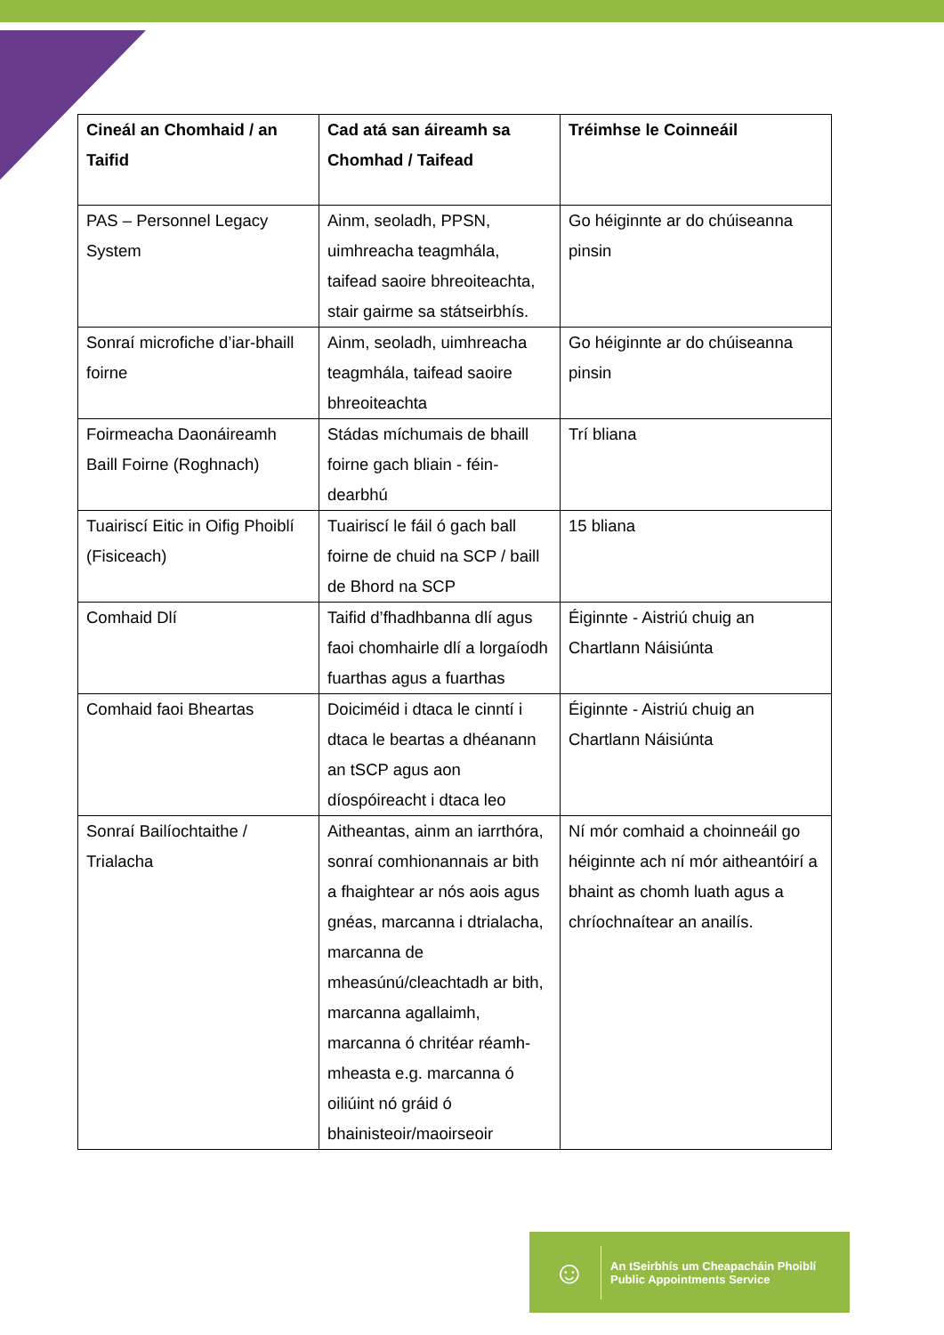| Cineál an Chomhaid / an Taifid | Cad atá san áireamh sa Chomhad / Taifead | Tréimhse le Coinneáil |
| --- | --- | --- |
| PAS – Personnel Legacy System | Ainm, seoladh, PPSN, uimhreacha teagmhála, taifead saoire bhreoiteachta, stair gairme sa státseirbhís. | Go héiginnte ar do chúiseanna pinsin |
| Sonraí microfiche d’iar-bhaill foirne | Ainm, seoladh, uimhreacha teagmhála, taifead saoire bhreoiteachta | Go héiginnte ar do chúiseanna pinsin |
| Foirmeacha Daonáireamh Baill Foirne (Roghnach) | Stádas míchumais de bhaill foirne gach bliain - féin-dearbhú | Trí bliana |
| Tuairiscí Eitic in Oifig Phoiblí (Fisiceach) | Tuairiscí le fáil ó gach ball foirne de chuid na SCP / baill de Bhord na SCP | 15 bliana |
| Comhaid Dlí | Taifid d’fhadhbanna dlí agus faoi chomhairle dlí a lorgaíodh fuarthas agus a fuarthas | Éiginnte - Aistriú chuig an Chartlann Náisiúnta |
| Comhaid faoi Bheartas | Doiciméid i dtaca le cinntí i dtaca le beartas a dhéanann an tSCP agus aon díospóireacht i dtaca leo | Éiginnte - Aistriú chuig an Chartlann Náisiúnta |
| Sonraí Bailíochtaithe / Trialacha | Aitheantas, ainm an iarrthóra, sonraí comhionannais ar bith a fhaightear ar nós aois agus gnéas, marcanna i dtrialacha, marcanna de mheasúnú/cleachtadh ar bith, marcanna agallaimh, marcanna ó chritéar réamh-mheasta e.g. marcanna ó oiliúint nó gráid ó bhainisteoir/maoirseoir | Ní mór comhaid a choinneáil go héiginnte ach ní mór aitheantóirí a bhaint as chomh luath agus a chríochnaítear an anailís. |
☺
An tSeirbhís um Cheapacháin Phoiblí
Public Appointments Service